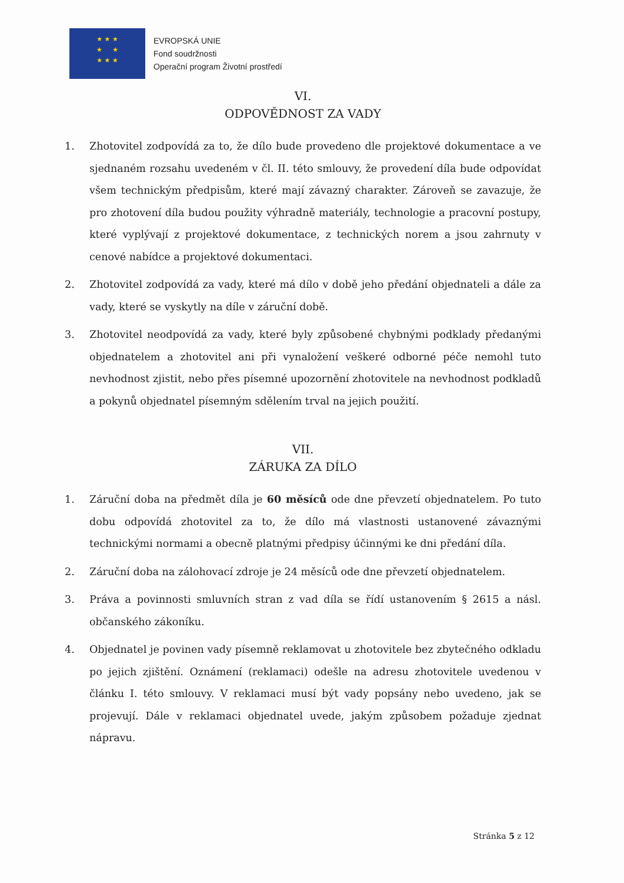★ ★ ★
★ ★
★ ★ ★
EVROPSKÁ UNIE
Fond soudržnosti
Operační program Životní prostředí
VI.
ODPOVĚDNOST ZA VADY
1. Zhotovitel zodpovídá za to, že dílo bude provedeno dle projektové dokumentace a ve sjednaném rozsahu uvedeném v čl. II. této smlouvy, že provedení díla bude odpovídat všem technickým předpisům, které mají závazný charakter. Zároveň se zavazuje, že pro zhotovení díla budou použity výhradně materiály, technologie a pracovní postupy, které vyplývají z projektové dokumentace, z technických norem a jsou zahrnuty v cenové nabídce a projektové dokumentaci.
2. Zhotovitel zodpovídá za vady, které má dílo v době jeho předání objednateli a dále za vady, které se vyskytly na díle v záruční době.
3. Zhotovitel neodpovídá za vady, které byly způsobené chybnými podklady předanými objednatelem a zhotovitel ani při vynaložení veškeré odborné péče nemohl tuto nevhodnost zjistit, nebo přes písemné upozornění zhotovitele na nevhodnost podkladů a pokynů objednatel písemným sdělením trval na jejich použití.
VII.
ZÁRUKA ZA DÍLO
1. Záruční doba na předmět díla je 60 měsíců ode dne převzetí objednatelem. Po tuto dobu odpovídá zhotovitel za to, že dílo má vlastnosti ustanovené závaznými technickými normami a obecně platnými předpisy účinnými ke dni předání díla.
2. Záruční doba na zálohovací zdroje je 24 měsíců ode dne převzetí objednatelem.
3. Práva a povinnosti smluvních stran z vad díla se řídí ustanovením § 2615 a násl. občanského zákoníku.
4. Objednatel je povinen vady písemně reklamovat u zhotovitele bez zbytečného odkladu po jejich zjištění. Oznámení (reklamaci) odešle na adresu zhotovitele uvedenou v článku I. této smlouvy. V reklamaci musí být vady popsány nebo uvedeno, jak se projevují. Dále v reklamaci objednatel uvede, jakým způsobem požaduje zjednat nápravu.
Stránka 5 z 12